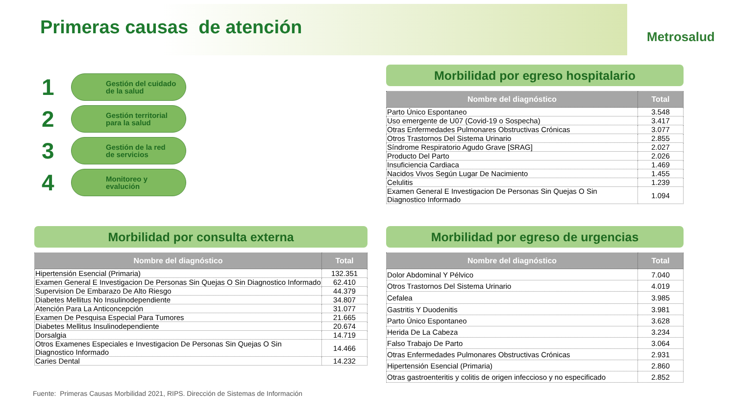Primeras causas de atención Metrosalud
1
Gestión del cuidado
de la salud
2
Gestión territorial
para la salud
3
Gestión de la red
de servicios
4
Monitoreo y
evalución
Morbilidad por egreso hospitalario
| Nombre del diagnóstico | Total |
| --- | --- |
| Parto Único Espontaneo | 3.548 |
| Uso emergente de U07 (Covid-19 o Sospecha) | 3.417 |
| Otras Enfermedades Pulmonares Obstructivas Crónicas | 3.077 |
| Otros Trastornos Del Sistema Urinario | 2.855 |
| Síndrome Respiratorio Agudo Grave [SRAG] | 2.027 |
| Producto Del Parto | 2.026 |
| Insuficiencia Cardiaca | 1.469 |
| Nacidos Vivos Según Lugar De Nacimiento | 1.455 |
| Celulitis | 1.239 |
| Examen General E Investigacion De Personas Sin Quejas O Sin Diagnostico Informado | 1.094 |
Morbilidad por consulta externa
| Nombre del diagnóstico | Total |
| --- | --- |
| Hipertensión Esencial (Primaria) | 132.351 |
| Examen General E Investigacion De Personas Sin Quejas O Sin Diagnostico Informado | 62.410 |
| Supervision De Embarazo De Alto Riesgo | 44.379 |
| Diabetes Mellitus No Insulinodependiente | 34.807 |
| Atención Para La Anticoncepción | 31.077 |
| Examen De Pesquisa Especial Para Tumores | 21.665 |
| Diabetes Mellitus Insulinodependiente | 20.674 |
| Dorsalgia | 14.719 |
| Otros Examenes Especiales e Investigacion De Personas Sin Quejas O Sin Diagnostico Informado | 14.466 |
| Caries Dental | 14.232 |
Morbilidad por egreso de urgencias
| Nombre del diagnóstico | Total |
| --- | --- |
| Dolor Abdominal Y Pélvico | 7.040 |
| Otros Trastornos Del Sistema Urinario | 4.019 |
| Cefalea | 3.985 |
| Gastritis Y Duodenitis | 3.981 |
| Parto Único Espontaneo | 3.628 |
| Herida De La Cabeza | 3.234 |
| Falso Trabajo De Parto | 3.064 |
| Otras Enfermedades Pulmonares Obstructivas Crónicas | 2.931 |
| Hipertensión Esencial (Primaria) | 2.860 |
| Otras gastroenteritis y colitis de origen infeccioso y no especificado | 2.852 |
Fuente: Primeras Causas Morbilidad 2021, RIPS. Dirección de Sistemas de Información